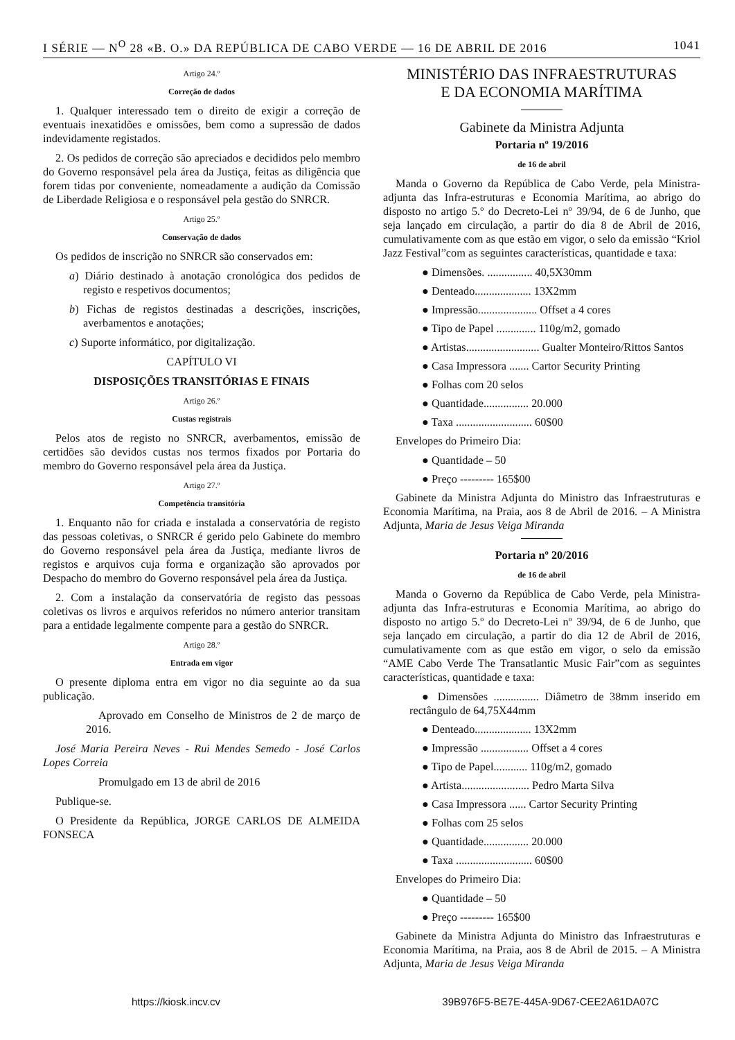I SÉRIE — N<sup>O</sup> 28 «B. O.» DA REPÚBLICA DE CABO VERDE — 16 DE ABRIL DE 2016 1041
Artigo 24.º
Correção de dados
1. Qualquer interessado tem o direito de exigir a correção de eventuais inexatidões e omissões, bem como a supressão de dados indevidamente registados.
2. Os pedidos de correção são apreciados e decididos pelo membro do Governo responsável pela área da Justiça, feitas as diligência que forem tidas por conveniente, nomeadamente a audição da Comissão de Liberdade Religiosa e o responsável pela gestão do SNRCR.
Artigo 25.º
Conservação de dados
Os pedidos de inscrição no SNRCR são conservados em:
a) Diário destinado à anotação cronológica dos pedidos de registo e respetivos documentos;
b) Fichas de registos destinadas a descrições, inscrições, averbamentos e anotações;
c) Suporte informático, por digitalização.
CAPÍTULO VI
DISPOSIÇÕES TRANSITÓRIAS E FINAIS
Artigo 26.º
Custas registrais
Pelos atos de registo no SNRCR, averbamentos, emissão de certidões são devidos custas nos termos fixados por Portaria do membro do Governo responsável pela área da Justiça.
Artigo 27.º
Competência transitória
1. Enquanto não for criada e instalada a conservatória de registo das pessoas coletivas, o SNRCR é gerido pelo Gabinete do membro do Governo responsável pela área da Justiça, mediante livros de registos e arquivos cuja forma e organização são aprovados por Despacho do membro do Governo responsável pela área da Justiça.
2. Com a instalação da conservatória de registo das pessoas coletivas os livros e arquivos referidos no número anterior transitam para a entidade legalmente compente para a gestão do SNRCR.
Artigo 28.º
Entrada em vigor
O presente diploma entra em vigor no dia seguinte ao da sua publicação.
Aprovado em Conselho de Ministros de 2 de março de 2016.
José Maria Pereira Neves - Rui Mendes Semedo - José Carlos Lopes Correia
Promulgado em 13 de abril de 2016
Publique-se.
O Presidente da República, JORGE CARLOS DE ALMEIDA FONSECA
MINISTÉRIO DAS INFRAESTRUTURAS
E DA ECONOMIA MARÍTIMA
Gabinete da Ministra Adjunta
Portaria nº 19/2016
de 16 de abril
Manda o Governo da República de Cabo Verde, pela Ministra-adjunta das Infra-estruturas e Economia Marítima, ao abrigo do disposto no artigo 5.º do Decreto-Lei nº 39/94, de 6 de Junho, que seja lançado em circulação, a partir do dia 8 de Abril de 2016, cumulativamente com as que estão em vigor, o selo da emissão “Kriol Jazz Festival”com as seguintes características, quantidade e taxa:
● Dimensões. ................ 40,5X30mm
● Denteado.................... 13X2mm
● Impressão..................... Offset a 4 cores
● Tipo de Papel .............. 110g/m2, gomado
● Artistas.......................... Gualter Monteiro/Rittos Santos
● Casa Impressora ....... Cartor Security Printing
● Folhas com 20 selos
● Quantidade................ 20.000
● Taxa ........................... 60$00
Envelopes do Primeiro Dia:
● Quantidade – 50
● Preço --------- 165$00
Gabinete da Ministra Adjunta do Ministro das Infraestruturas e Economia Marítima, na Praia, aos 8 de Abril de 2016. – A Ministra Adjunta, Maria de Jesus Veiga Miranda
Portaria nº 20/2016
de 16 de abril
Manda o Governo da República de Cabo Verde, pela Ministra-adjunta das Infra-estruturas e Economia Marítima, ao abrigo do disposto no artigo 5.º do Decreto-Lei nº 39/94, de 6 de Junho, que seja lançado em circulação, a partir do dia 12 de Abril de 2016, cumulativamente com as que estão em vigor, o selo da emissão “AME Cabo Verde The Transatlantic Music Fair”com as seguintes características, quantidade e taxa:
● Dimensões ................ Diâmetro de 38mm inserido em rectângulo de 64,75X44mm
● Denteado.................... 13X2mm
● Impressão ................. Offset a 4 cores
● Tipo de Papel............ 110g/m2, gomado
● Artista........................ Pedro Marta Silva
● Casa Impressora ...... Cartor Security Printing
● Folhas com 25 selos
● Quantidade................ 20.000
● Taxa ........................... 60$00
Envelopes do Primeiro Dia:
● Quantidade – 50
● Preço --------- 165$00
Gabinete da Ministra Adjunta do Ministro das Infraestruturas e Economia Marítima, na Praia, aos 8 de Abril de 2015. – A Ministra Adjunta, Maria de Jesus Veiga Miranda
https://kiosk.incv.cv 39B976F5-BE7E-445A-9D67-CEE2A61DA07C